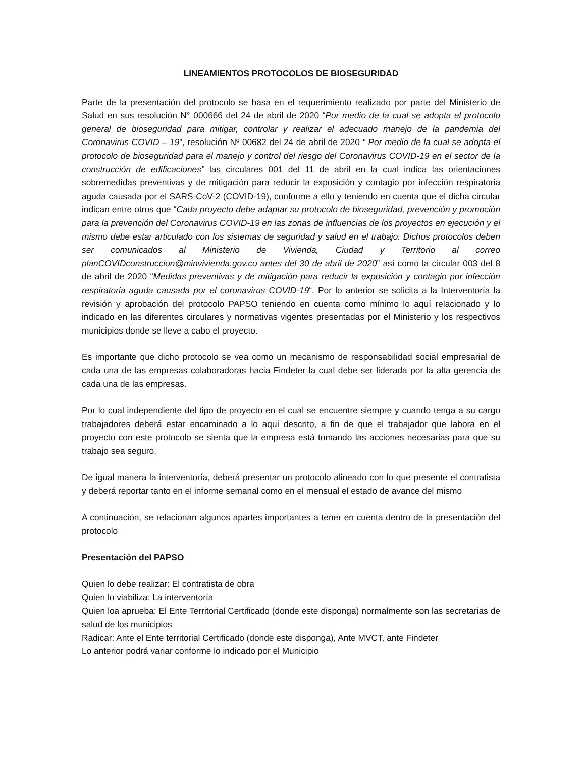LINEAMIENTOS PROTOCOLOS DE BIOSEGURIDAD
Parte de la presentación del protocolo se basa en el requerimiento realizado por parte del Ministerio de Salud en sus resolución N° 000666 del 24 de abril de 2020 “Por medio de la cual se adopta el protocolo general de bioseguridad para mitigar, controlar y realizar el adecuado manejo de la pandemia del Coronavirus COVID – 19”, resolución Nº 00682 del 24 de abril de 2020 “ Por medio de la cual se adopta el protocolo de bioseguridad para el manejo y control del riesgo del Coronavirus COVID-19 en el sector de la construcción de edificaciones” las circulares 001 del 11 de abril en la cual indica las orientaciones sobremedidas preventivas y de mitigación para reducir la exposición y contagio por infección respiratoria aguda causada por el SARS-CoV-2 (COVID-19), conforme a ello y teniendo en cuenta que el dicha circular indican entre otros que “Cada proyecto debe adaptar su protocolo de bioseguridad, prevención y promoción para la prevención del Coronavirus COVID-19 en las zonas de influencias de los proyectos en ejecución y el mismo debe estar articulado con los sistemas de seguridad y salud en el trabajo. Dichos protocolos deben ser comunicados al Ministerio de Vivienda, Ciudad y Territorio al correo planCOVIDconstruccion@minvivienda.gov.co antes del 30 de abril de 2020” así como la circular 003 del 8 de abril de 2020 “Medidas preventivas y de mitigación para reducir la exposición y contagio por infección respiratoria aguda causada por el coronavirus COVID-19“. Por lo anterior se solicita a la Interventoría la revisión y aprobación del protocolo PAPSO teniendo en cuenta como mínimo lo aquí relacionado y lo indicado en las diferentes circulares y normativas vigentes presentadas por el Ministerio y los respectivos municipios donde se lleve a cabo el proyecto.
Es importante que dicho protocolo se vea como un mecanismo de responsabilidad social empresarial de cada una de las empresas colaboradoras hacia Findeter la cual debe ser liderada por la alta gerencia de cada una de las empresas.
Por lo cual independiente del tipo de proyecto en el cual se encuentre siempre y cuando tenga a su cargo trabajadores deberá estar encaminado a lo aquí descrito, a fin de que el trabajador que labora en el proyecto con este protocolo se sienta que la empresa está tomando las acciones necesarias para que su trabajo sea seguro.
De igual manera la interventoría, deberá presentar un protocolo alineado con lo que presente el contratista y deberá reportar tanto en el informe semanal como en el mensual el estado de avance del mismo
A continuación, se relacionan algunos apartes importantes a tener en cuenta dentro de la presentación del protocolo
Presentación del PAPSO
Quien lo debe realizar: El contratista de obra
Quien lo viabiliza: La interventoría
Quien loa aprueba: El Ente Territorial Certificado (donde este disponga) normalmente son las secretarias de salud de los municipios
Radicar: Ante el Ente territorial Certificado (donde este disponga), Ante MVCT, ante Findeter
Lo anterior podrá variar conforme lo indicado por el Municipio